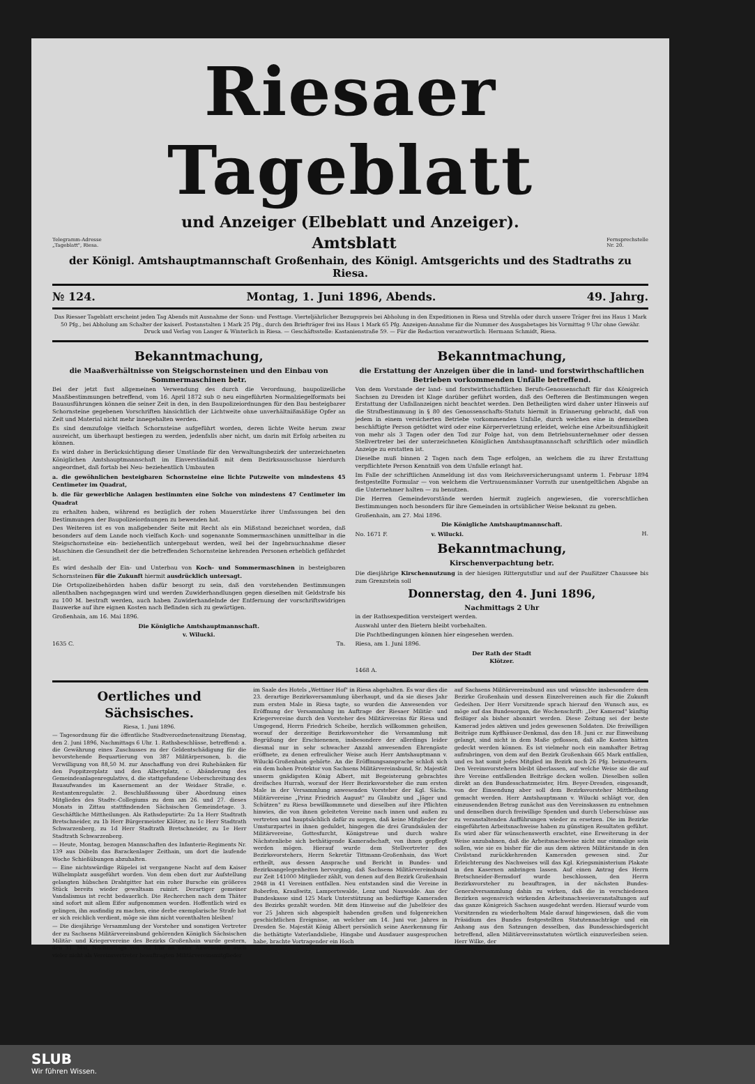Riesaer Tageblatt
und Anzeiger (Elbeblatt und Anzeiger).
Telegramm-Adresse
„Tageblatt", Riesa. Amtsblatt Fernsprechstelle
Nr. 20.
der Königl. Amtshauptmannschaft Großenhain, des Königl. Amtsgerichts und des Stadtraths zu Riesa.
№ 124. Montag, 1. Juni 1896, Abends. 49. Jahrg.
Das Riesaer Tageblatt erscheint jeden Tag Abends mit Ausnahme der Sonn- und Festtage. Vierteljährlicher Bezugspreis bei Abholung in den Expeditionen in Riesa und Strehla oder durch unsere Träger frei ins Haus 1 Mark 50 Pfg., bei Abholung am Schalter der kaiserl. Postanstalten 1 Mark 25 Pfg., durch den Briefträger frei ins Haus 1 Mark 65 Pfg. Anzeigen-Annahme für die Nummer des Ausgabetages bis Vormittag 9 Uhr ohne Gewähr.
Druck und Verlag von Langer & Winterlich in Riesa. — Geschäftsstelle: Kastanienstraße 59. — Für die Redaction verantwortlich: Hermann Schmidt, Riesa.
Bekanntmachung,
die Maaßverhältnisse von Steigschornsteinen und den Einbau von Sommermaschinen betr.
Bei der jetzt fast allgemeinen Verwendung des durch die Verordnung, baupolizeiliche Maaßbestimmungen betreffend, vom 16. April 1872 sub ⊙ neu eingeführten Normalziegelformats bei Bauausführungen können die seiner Zeit in den, in den Baupolizeiordnungen für den Bau besteigbarer Schornsteine gegebenen Vorschriften hinsichtlich der Lichtweite ohne unverhältnißmäßige Opfer an Zeit und Material nicht mehr innegehalten werden.
Es sind demzufolge vielfach Schornsteine aufgeführt worden, deren lichte Weite herum zwar ausreicht, um überhaupt bestiegen zu werden, jedenfalls aber nicht, um darin mit Erfolg arbeiten zu können.
Es wird daher in Berücksichtigung dieser Umstände für den Verwaltungsbezirk der unterzeichneten Königlichen Amtshauptmannschaft im Einverständniß mit dem Bezirksausschusse hierdurch angeordnet, daß fortab bei Neu- beziehentlich Umbauten
a. die gewöhnlichen besteigbaren Schornsteine eine lichte Putzweite von mindestens 45 Centimeter im Quadrat,
b. die für gewerbliche Anlagen bestimmten eine Solche von mindestens 47 Centimeter im Quadrat
zu erhalten haben, während es bezüglich der rohen Mauerstärke ihrer Umfassungen bei den Bestimmungen der Baupolizeiordnungen zu bewenden hat.
Des Weiteren ist es von maßgebender Seite mit Recht als ein Mißstand bezeichnet worden, daß besonders auf dem Lande noch vielfach Koch- und sogenannte Sommermaschinen unmittelbar in die Steigschornsteine ein- beziehentlich untergebaut werden, weil bei der Ingebrauchnahme dieser Maschinen die Gesundheit der die betreffenden Schornsteine kehrenden Personen erheblich gefährdet ist.
Es wird deshalb der Ein- und Unterbau von Koch- und Sommermaschinen in besteigbaren Schornsteinen für die Zukunft hiermit ausdrücklich untersagt.
Die Ortspolizeibehörden haben dafür besorgt zu sein, daß den vorstehenden Bestimmungen allenthalben nachgegangen wird und werden Zuwiderhandlungen gegen dieselben mit Geldstrafe bis zu 100 M. bestraft werden, auch haben Zuwiderhandelnde der Entfernung der vorschriftswidrigen Bauwerke auf ihre eignen Kosten nach Befinden sich zu gewärtigen.
Großenhain, am 16. Mai 1896.
Die Königliche Amtshauptmannschaft.
v. Wilucki.
1635 C. Tn.
Bekanntmachung,
die Erstattung der Anzeigen über die in land- und forstwirthschaftlichen Betrieben vorkommenden Unfälle betreffend.
Von dem Vorstande der land- und forstwirthschaftlichen Berufs-Genossenschaft für das Königreich Sachsen zu Dresden ist Klage darüber geführt worden, daß des Oefteren die Bestimmungen wegen Erstattung der Unfallanzeigen nicht beachtet werden. Den Betheiligten wird daher unter Hinweis auf die Strafbestimmung in § 80 des Genossenschafts-Statuts hiermit in Erinnerung gebracht, daß von jedem in einem versicherten Betriebe vorkommenden Unfalle, durch welchen eine in demselben beschäftigte Person getödtet wird oder eine Körperverletzung erleidet, welche eine Arbeitsunfähigkeit von mehr als 3 Tagen oder den Tod zur Folge hat, von dem Betriebsunternehmer oder dessen Stellvertreter bei der unterzeichneten Königlichen Amtshauptmannschaft schriftlich oder mündlich Anzeige zu erstatten ist.
Dieselbe muß binnen 2 Tagen nach dem Tage erfolgen, an welchem die zu ihrer Erstattung verpflichtete Person Kenntniß von dem Unfalle erlangt hat.
Im Falle der schriftlichen Anmeldung ist das vom Reichsversicherungsamt unterm 1. Februar 1894 festgestellte Formular — von welchem die Vertrauensmänner Vorrath zur unentgeltlichen Abgabe an die Unternehmer halten — zu benutzen.
Die Herren Gemeindevorstände werden hiermit zugleich angewiesen, die vorerschtlichen Bestimmungen noch besonders für ihre Gemeinden in ortsüblicher Weise bekannt zu geben.
Großenhain, am 27. Mai 1896.
Die Königliche Amtshauptmannschaft.
No. 1671 F. v. Wilucki. H.
Bekanntmachung,
Kirschenverpachtung betr.
Die diesjährige Kirschennutzung in der hiesigen Rittergutsflur und auf der Paußitzer Chaussee bis zum Grenzstein soll
Donnerstag, den 4. Juni 1896,
Nachmittags 2 Uhr
in der Rathsexpedition versteigert werden.
Auswahl unter den Bietern bleibt vorbehalten.
Die Pachtbedingungen können hier eingesehen werden.
Riesa, am 1. Juni 1896.
Der Rath der Stadt
Klötzer.
1468 A.
Oertliches und Sächsisches.
Riesa, 1. Juni 1896.
— Tagesordnung für die öffentliche Stadtverordnetensitzung Dienstag, den 2. Juni 1896, Nachmittags 6 Uhr. 1. Rathsbeschlüsse, betreffend: a. die Gewährung eines Zuschusses zu der Geldentschädigung für die bevorstehende Bequartierung von 387 Militärpersonen, b. die Verwilligung von 88,50 M. zur Anschaffung von drei Ruhebänken für den Poppitzerplatz und den Albertplatz, c. Abänderung des Gemeindeanlagenregulativs, d. die stattgefundene Ueberschreitung des Bauaufwandes im Kasernement an der Weidaer Straße, e. Restantenregulativ. 2. Beschlußfassung über Abordnung eines Mitgliedes des Stadtv.-Collegiums zu dem am 26. und 27. dieses Monats in Zittau stattfindenden Sächsischen Gemeindetage. 3. Geschäftliche Mittheilungen. Als Rathsdeputirte: Zu 1a Herr Stadtrath Bretschneider, zu 1b Herr Bürgermeister Klötzer, zu 1c Herr Stadtrath Schwarzenberg, zu 1d Herr Stadtrath Bretschneider, zu 1e Herr Stadtrath Schwarzenberg.
— Heute, Montag, bezogen Mannschaften des Infanterie-Regiments Nr. 139 aus Döbeln das Barackenlager Zeithain, um dort die laufende Woche Schießübungen abzuhalten.
— Eine nichtswürdige Rüpelei ist vergangene Nacht auf dem Kaiser Wilhelmplatz ausgeführt worden. Von dem eben dort zur Aufstellung gelangten hübschen Drahtgitter hat ein roher Bursche ein größeres Stück bereits wieder gewaltsam ruinirt. Derartiger gemeiner Vandalismus ist recht bedauerlich. Die Recherchen nach dem Thäter sind sofort mit allem Eifer aufgenommen worden. Hoffentlich wird es gelingen, ihn ausfindig zu machen, eine derbe exemplarische Strafe hat er sich reichlich verdient, möge sie ihm nicht vorenthalten bleiben!
— Die diesjährige Versammlung der Vorsteher und sonstigen Vertreter der zu Sachsens Militärvereinsbund gehörenden Königlich Sächsischen Militär- und Kriegervereine des Bezirks Großenhain wurde gestern, den 31. Mai, Nachmittags von ½2 Uhr an unter Anwesenheit auch vieler nicht als Vereinsvertreter beauftragten Militärvereinsmitglieder
im Saale des Hotels „Wettiner Hof" in Riesa abgehalten. Es war dies die 23. derartige Bezirksversammlung überhaupt, und da sie dieses Jahr zum ersten Male in Riesa tagte, so wurden die Anwesenden vor Eröffnung der Versammlung im Auftrage der Riesaer Militär- und Kriegervereine durch den Vorsteher des Militärvereins für Riesa und Umgegend, Herrn Friedrich Scheibe, herzlich willkommen geheißen, worauf der derzeitige Bezirksvorsteher die Versammlung mit Begrüßung der Erschienenen, insbesondere der allerdings leider diesmal nur in sehr schwacher Anzahl anwesenden Ehrengäste eröffnete, zu denen erfreulicher Weise auch Herr Amtshauptmann v. Wilucki-Großenhain gehörte. An die Eröffnungsansprache schloß sich ein dem hohen Protektor von Sachsens Militärvereinsbund, Sr. Majestät unserm gnädigsten König Albert, mit Begeisterung gebrachtes dreifaches Hurrah, worauf der Herr Bezirksvorsteher die zum ersten Male in der Versammlung anwesenden Vorsteher der Kgl. Sächs. Militärvereine „Prinz Friedrich August" zu Glaubitz und „Jäger und Schützen" zu Riesa bewillkommnete und dieselben auf ihre Pflichten hinwies, die von ihnen geleiteten Vereine nach innen und außen zu vertreten und hauptsächlich dafür zu sorgen, daß keine Mitglieder der Umsturzpartei in ihnen geduldet, hingegen die drei Grundsäulen der Militärvereine, Gottesfurcht, Königstreue und durch wahre Nächstenliebe sich bethätigende Kameradschaft, von ihnen gepflegt werden mögen. Hierauf wurde dem Stellvertreter des Bezirksvorstehers, Herrn Sekretär Tittmann-Großenhain, das Wort ertheilt, aus dessen Ansprache und Bericht in Bundes- und Bezirksangelegenheiten hervorging, daß Sachsens Militärvereinsbund zur Zeit 141000 Mitglieder zählt, von denen auf den Bezirk Großenhain 2948 in 41 Vereinen entfallen. Neu entstanden sind die Vereine in Boberfen, Kraußwitz, Lampertswalde, Lenz und Nauwalde. Aus der Bundeskasse sind 125 Mark Unterstützung an bedürftige Kameraden des Bezirks gezahlt worden. Mit dem Hinweise auf die Jubelfeier des vor 25 Jahren sich abgespielt habenden großen und folgenreichen geschichtlichen Ereignisse, an welcher am 14. Juni vor. Jahres in Dresden Se. Majestät König Albert persönlich seine Anerkennung für die bethätigte Vaterlandsliebe, Hingabe und Ausdauer ausgesprochen habe, brachte Vortragender ein Hoch
auf Sachsens Militärvereinsbund aus und wünschte insbesondere dem Bezirke Großenhain und dessen Einzelvereinen auch für die Zukunft Gedeihen. Der Herr Vorsitzende sprach hierauf den Wunsch aus, es möge auf das Bundesorgan, die Wochenschrift: „Der Kamerad" künftig fleißiger als bisher abonnirt werden. Diese Zeitung sei der beste Kamerad jedes aktiven und jedes gewesenen Soldaten. Die freiwilligen Beiträge zum Kyffhäuser-Denkmal, das den 18. Juni cr. zur Einweihung gelangt, sind nicht in dem Maße geflossen, daß alle Kosten hätten gedeckt werden können. Es ist vielmehr noch ein namhafter Betrag aufzubringen, von dem auf den Bezirk Großenhain 665 Mark entfallen, und es hat somit jedes Mitglied im Bezirk noch 26 Pfg. beizusteuern. Den Vereinsvorstehern bleibt überlassen, auf welche Weise sie die auf ihre Vereine entfallenden Beiträge decken wollen. Dieselben sollen direkt an den Bundesschatzmeister, Hrn. Beyer-Dresden, eingesandt, von der Einsendung aber soll dem Bezirksvorsteher Mittheilung gemacht werden. Herr Amtshauptmann v. Wilucki schlägt vor, den einzusendenden Betrag zunächst aus den Vereinskassen zu entnehmen und denselben durch freiwillige Spenden und durch Ueberschüsse aus zu veranstaltenden Aufführungen wieder zu ersetzen. Die im Bezirke eingeführten Arbeitsnachweise haben zu günstigen Resultaten geführt. Es wird aber für wünschenswerth erachtet, eine Erweiterung in der Weise anzubahnen, daß die Arbeitsnachweise nicht nur einmalige sein sollen, wie sie es bisher für die aus dem aktiven Militärstande in den Civilstand zurückkehrenden Kameraden gewesen sind. Zur Erleichterung des Nachweises will das Kgl. Kriegsministerium Plakate in den Kasernen anbringen lassen. Auf einen Antrag des Herrn Bretschneider-Bernsdorf wurde beschlossen, den Herrn Bezirksvorsteher zu beauftragen, in der nächsten Bundes-Generalversammlung dahin zu wirken, daß die in verschiedenen Bezirken segensreich wirkenden Arbeitsnachweisveranstaltungen auf das ganze Königreich Sachsen ausgedehnt werden. Hierauf wurde vom Vorsitzenden zu wiederholtem Male darauf hingewiesen, daß die vom Präsidium des Bundes festgestellten Statutennachträge und ein Anhang aus den Satzungen desselben, das Bundesschiedsgericht betreffend, allen Militärvereinsstatuten wörtlich einzuverleiben seien. Herr Wilke, der
SLUB
Wir führen Wissen.